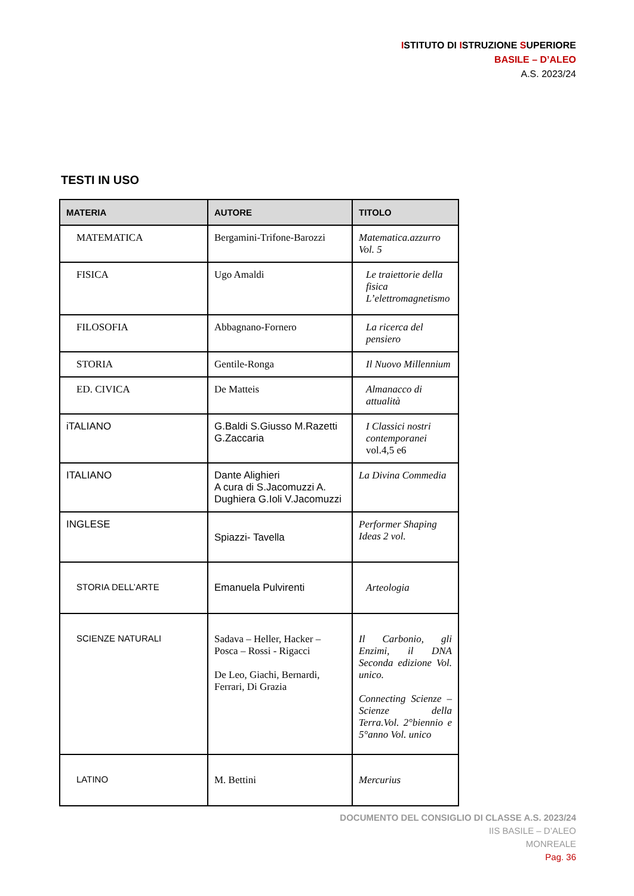ISTITUTO DI ISTRUZIONE SUPERIORE
BASILE – D’ALEO
A.S. 2023/24
TESTI IN USO
| MATERIA | AUTORE | TITOLO |
| --- | --- | --- |
| MATEMATICA | Bergamini-Trifone-Barozzi | Matematica.azzurro Vol. 5 |
| FISICA | Ugo Amaldi | Le traiettorie della fisica L’elettromagnetismo |
| FILOSOFIA | Abbagnano-Fornero | La ricerca del pensiero |
| STORIA | Gentile-Ronga | Il Nuovo Millennium |
| ED. CIVICA | De Matteis | Almanacco di attualità |
| iTALIANO | G.Baldi S.Giusso M.Razetti G.Zaccaria | I Classici nostri contemporanei vol.4,5 e6 |
| ITALIANO | Dante Alighieri A cura di S.Jacomuzzi A. Dughiera G.Ioli V.Jacomuzzi | La Divina Commedia |
| INGLESE | Spiazzi- Tavella | Performer Shaping Ideas 2 vol. |
| STORIA DELL’ARTE | Emanuela Pulvirenti | Arteologia |
| SCIENZE NATURALI | Sadava – Heller, Hacker – Posca – Rossi - Rigacci De Leo, Giachi, Bernardi, Ferrari, Di Grazia | Il Carbonio, gli Enzimi, il DNA Seconda edizione Vol. unico. Connecting Scienze – Scienze della Terra.Vol. 2°biennio e 5°anno Vol. unico |
| LATINO | M. Bettini | Mercurius |
DOCUMENTO DEL CONSIGLIO DI CLASSE A.S. 2023/24
IIS BASILE – D’ALEO
MONREALE
Pag. 36